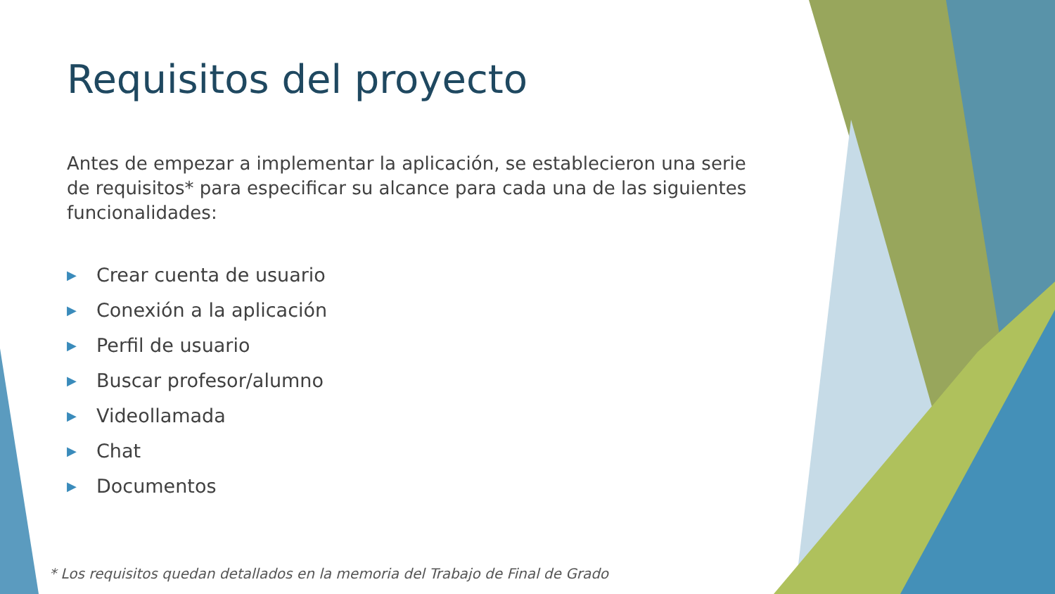Requisitos del proyecto
Antes de empezar a implementar la aplicación, se establecieron una serie de requisitos* para especificar su alcance para cada una de las siguientes funcionalidades:
▶ Crear cuenta de usuario
▶ Conexión a la aplicación
▶ Perfil de usuario
▶ Buscar profesor/alumno
▶ Videollamada
▶ Chat
▶ Documentos
* Los requisitos quedan detallados en la memoria del Trabajo de Final de Grado